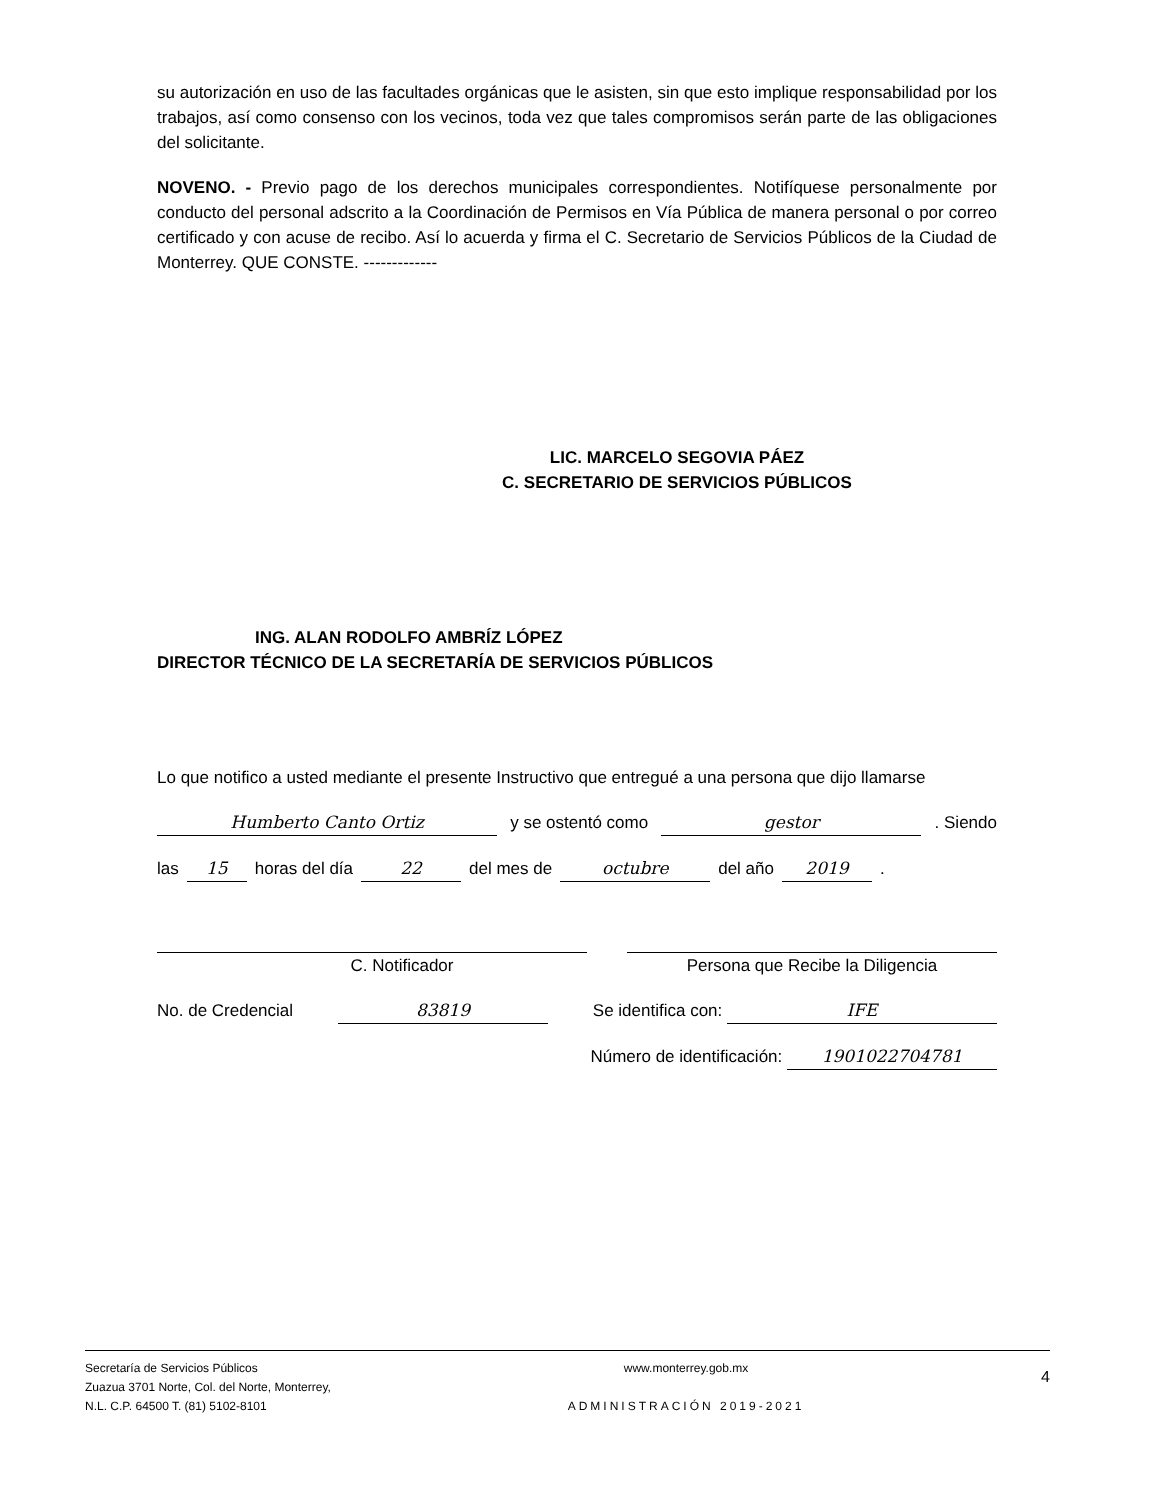su autorización en uso de las facultades orgánicas que le asisten, sin que esto implique responsabilidad por los trabajos, así como consenso con los vecinos, toda vez que tales compromisos serán parte de las obligaciones del solicitante.
NOVENO. - Previo pago de los derechos municipales correspondientes. Notifíquese personalmente por conducto del personal adscrito a la Coordinación de Permisos en Vía Pública de manera personal o por correo certificado y con acuse de recibo. Así lo acuerda y firma el C. Secretario de Servicios Públicos de la Ciudad de Monterrey. QUE CONSTE. -------------
LIC. MARCELO SEGOVIA PÁEZ
C. SECRETARIO DE SERVICIOS PÚBLICOS
ING. ALAN RODOLFO AMBRÍZ LÓPEZ
DIRECTOR TÉCNICO DE LA SECRETARÍA DE SERVICIOS PÚBLICOS
Lo que notifico a usted mediante el presente Instructivo que entregué a una persona que dijo llamarse
Humberto Canto Ortiz y se ostentó como gestor . Siendo
las 15 horas del día 22 del mes de octubre del año 2019 .
C. Notificador Persona que Recibe la Diligencia
No. de Credencial 83819 Se identifica con: IFE
Número de identificación: 1901022704781
Secretaría de Servicios Públicos
Zuazua 3701 Norte, Col. del Norte, Monterrey,
N.L. C.P. 64500 T. (81) 5102-8101
www.monterrey.gob.mx
ADMINISTRACIÓN 2019-2021
4